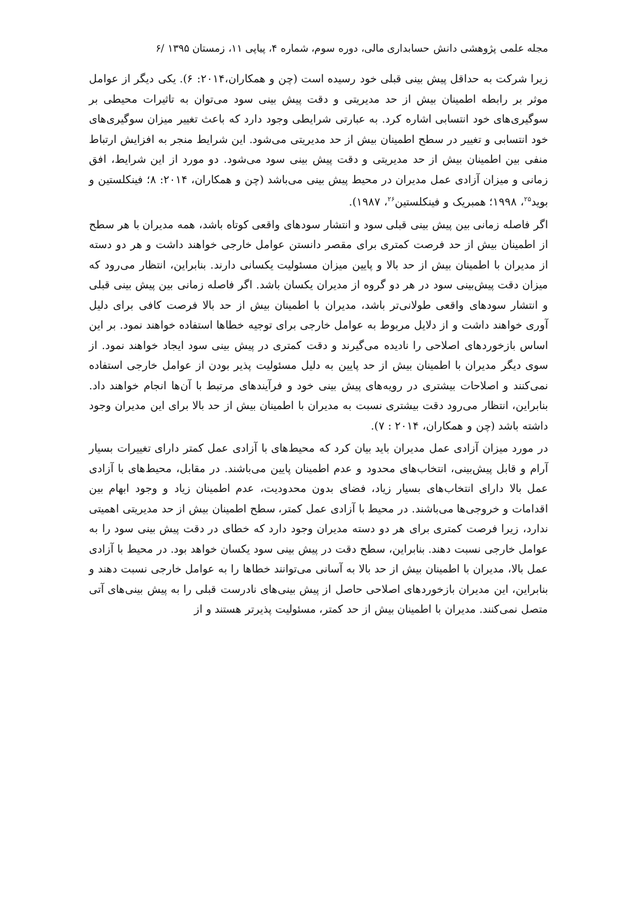مجله علمی پژوهشی دانش حسابداری مالی، دوره سوم، شماره ۴، پیاپی ۱۱، زمستان ۱۳۹۵ /۶
زیرا شرکت به حداقل پیش بینی قبلی خود رسیده است (چن و همکاران،۲۰۱۴: ۶). یکی دیگر از عوامل موثر بر رابطه اطمینان بیش از حد مدیریتی و دقت پیش بینی سود می‌توان به تاثیرات محیطی بر سوگیری‌های خود انتسابی اشاره کرد. به عبارتی شرایطی وجود دارد که باعث تغییر میزان سوگیری‌های خود انتسابی و تغییر در سطح اطمینان بیش از حد مدیریتی می‌شود. این شرایط منجر به افزایش ارتباط منفی بین اطمینان بیش از حد مدیریتی و دقت پیش بینی سود می‌شود. دو مورد از این شرایط، افق زمانی و میزان آزادی عمل مدیران در محیط پیش بینی می‌باشد (چن و همکاران، ۲۰۱۴: ۸؛ فینکلستین و بوید<sup>۲۵</sup>، ۱۹۹۸؛ همبریک و فینکلستین<sup>۲۶</sup>، ۱۹۸۷).
اگر فاصله زمانی بین پیش بینی قبلی سود و انتشار سودهای واقعی کوتاه باشد، همه مدیران با هر سطح از اطمینان بیش از حد فرصت کمتری برای مقصر دانستن عوامل خارجی خواهند داشت و هر دو دسته از مدیران با اطمینان بیش از حد بالا و پایین میزان مسئولیت یکسانی دارند. بنابراین، انتظار می‌رود که میزان دقت پیش‌بینی سود در هر دو گروه از مدیران یکسان باشد. اگر فاصله زمانی بین پیش بینی قبلی و انتشار سودهای واقعی طولانی‌تر باشد، مدیران با اطمینان بیش از حد بالا فرصت کافی برای دلیل آوری خواهند داشت و از دلایل مربوط به عوامل خارجی برای توجیه خطاها استفاده خواهند نمود. بر این اساس بازخوردهای اصلاحی را نادیده می‌گیرند و دقت کمتری در پیش بینی سود ایجاد خواهند نمود. از سوی دیگر مدیران با اطمینان بیش از حد پایین به دلیل مسئولیت پذیر بودن از عوامل خارجی استفاده نمی‌کنند و اصلاحات بیشتری در رویه‌های پیش بینی خود و فرآیندهای مرتبط با آن‌ها انجام خواهند داد. بنابراین، انتظار می‌رود دقت بیشتری نسبت به مدیران با اطمینان بیش از حد بالا برای این مدیران وجود داشته باشد (چن و همکاران، ۲۰۱۴ : ۷).
در مورد میزان آزادی عمل مدیران باید بیان کرد که محیط‌های با آزادی عمل کمتر دارای تغییرات بسیار آرام و قابل پیش‌بینی، انتخاب‌های محدود و عدم اطمینان پایین می‌باشند. در مقابل، محیط‌های با آزادی عمل بالا دارای انتخاب‌های بسیار زیاد، فضای بدون محدودیت، عدم اطمینان زیاد و وجود ابهام بین اقدامات و خروجی‌ها می‌باشند. در محیط با آزادی عمل کمتر، سطح اطمینان بیش از حد مدیریتی اهمیتی ندارد، زیرا فرصت کمتری برای هر دو دسته مدیران وجود دارد که خطای در دقت پیش بینی سود را به عوامل خارجی نسبت دهند. بنابراین، سطح دقت در پیش بینی سود یکسان خواهد بود. در محیط با آزادی عمل بالا، مدیران با اطمینان بیش از حد بالا به آسانی می‌توانند خطاها را به عوامل خارجی نسبت دهند و بنابراین، این مدیران بازخوردهای اصلاحی حاصل از پیش بینی‌های نادرست قبلی را به پیش بینی‌های آتی متصل نمی‌کنند. مدیران با اطمینان بیش از حد کمتر، مسئولیت پذیرتر هستند و از